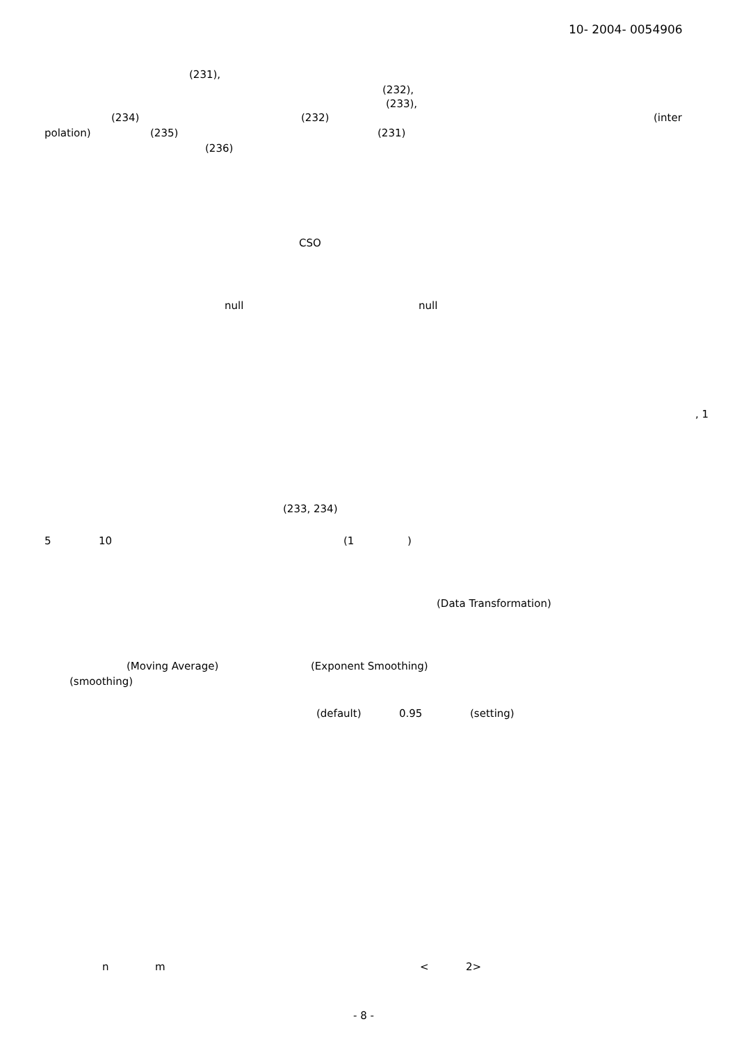10- 2004- 0054906
(231),
(232),
(233),
(234)
(232)
(inter
polation)
(235)
(231)
(236)
CSO
null
null
, 1
(233, 234)
5
10
(1
)
(Data Transformation)
(Moving Average)
(Exponent Smoothing)
(smoothing)
(default)
0.95
(setting)
n
m
<
2>
- 8 -